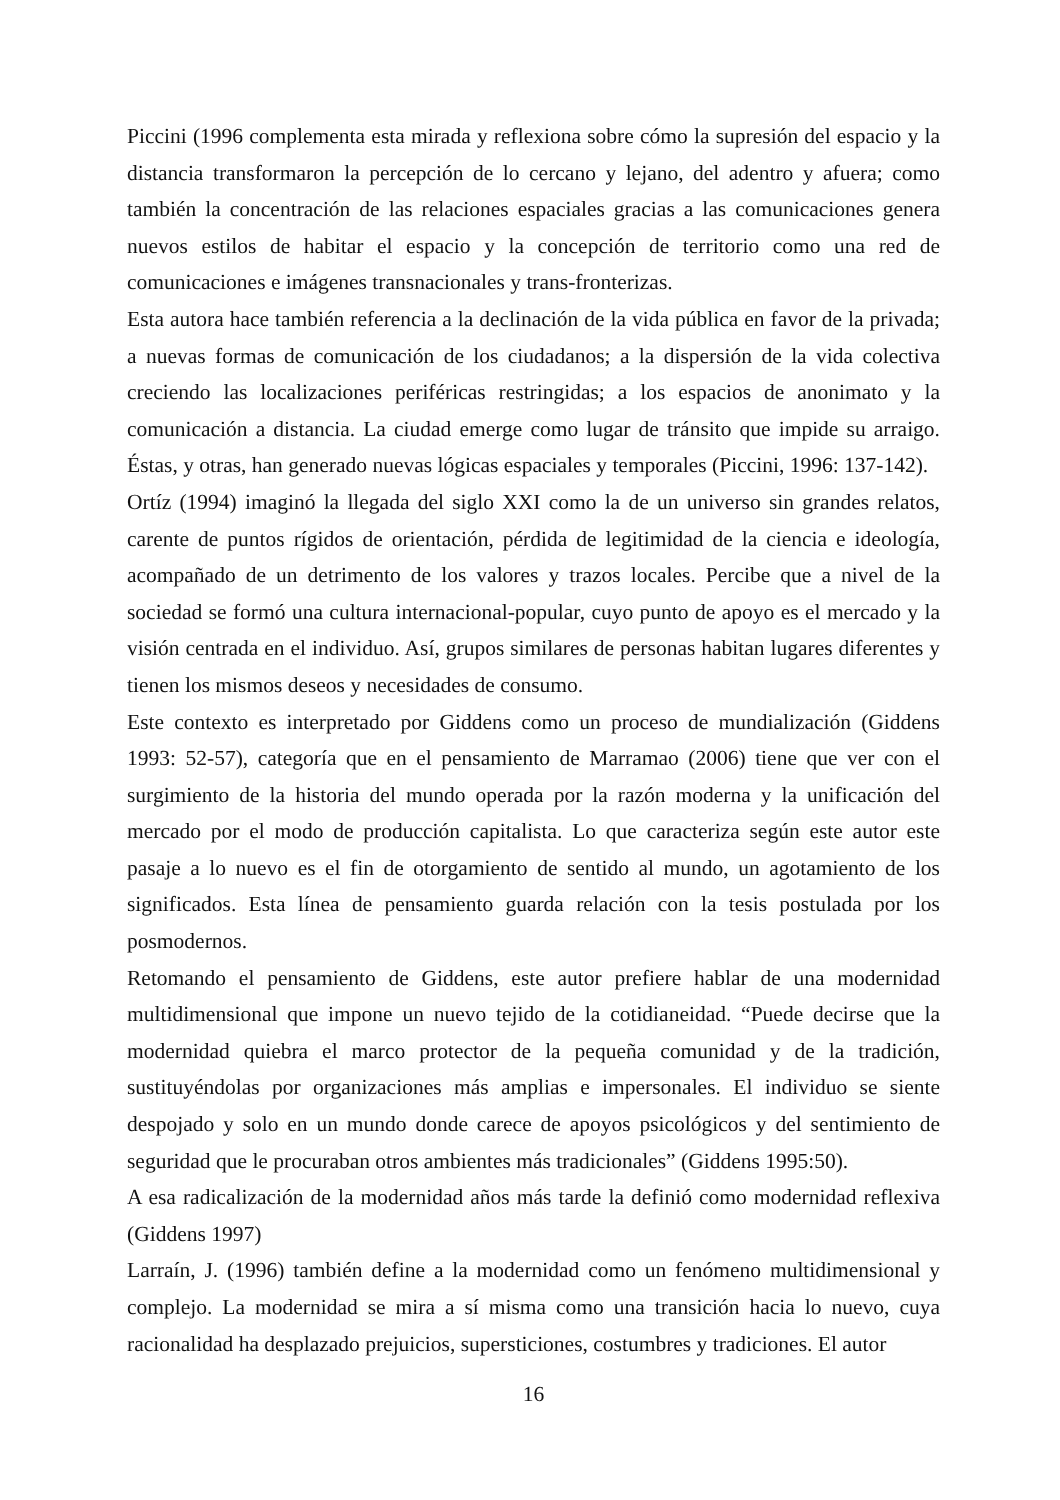Piccini (1996 complementa esta mirada y reflexiona sobre cómo la supresión del espacio y la distancia transformaron la percepción de lo cercano y lejano, del adentro y afuera; como también la concentración de las relaciones espaciales gracias a las comunicaciones genera nuevos estilos de habitar el espacio y la concepción de territorio como una red de comunicaciones e imágenes transnacionales y trans-fronterizas.
Esta autora hace también referencia a la declinación de la vida pública en favor de la privada; a nuevas formas de comunicación de los ciudadanos; a la dispersión de la vida colectiva creciendo las localizaciones periféricas restringidas; a los espacios de anonimato y la comunicación a distancia. La ciudad emerge como lugar de tránsito que impide su arraigo. Éstas, y otras, han generado nuevas lógicas espaciales y temporales (Piccini, 1996: 137-142).
Ortíz (1994) imaginó la llegada del siglo XXI como la de un universo sin grandes relatos, carente de puntos rígidos de orientación, pérdida de legitimidad de la ciencia e ideología, acompañado de un detrimento de los valores y trazos locales. Percibe que a nivel de la sociedad se formó una cultura internacional-popular, cuyo punto de apoyo es el mercado y la visión centrada en el individuo. Así, grupos similares de personas habitan lugares diferentes y tienen los mismos deseos y necesidades de consumo.
Este contexto es interpretado por Giddens como un proceso de mundialización (Giddens 1993: 52-57), categoría que en el pensamiento de Marramao (2006) tiene que ver con el surgimiento de la historia del mundo operada por la razón moderna y la unificación del mercado por el modo de producción capitalista. Lo que caracteriza según este autor este pasaje a lo nuevo es el fin de otorgamiento de sentido al mundo, un agotamiento de los significados. Esta línea de pensamiento guarda relación con la tesis postulada por los posmodernos.
Retomando el pensamiento de Giddens, este autor prefiere hablar de una modernidad multidimensional que impone un nuevo tejido de la cotidianeidad. “Puede decirse que la modernidad quiebra el marco protector de la pequeña comunidad y de la tradición, sustituyéndolas por organizaciones más amplias e impersonales. El individuo se siente despojado y solo en un mundo donde carece de apoyos psicológicos y del sentimiento de seguridad que le procuraban otros ambientes más tradicionales” (Giddens 1995:50).
A esa radicalización de la modernidad años más tarde la definió como modernidad reflexiva (Giddens 1997)
Larraín, J. (1996) también define a la modernidad como un fenómeno multidimensional y complejo. La modernidad se mira a sí misma como una transición hacia lo nuevo, cuya racionalidad ha desplazado prejuicios, supersticiones, costumbres y tradiciones. El autor
16